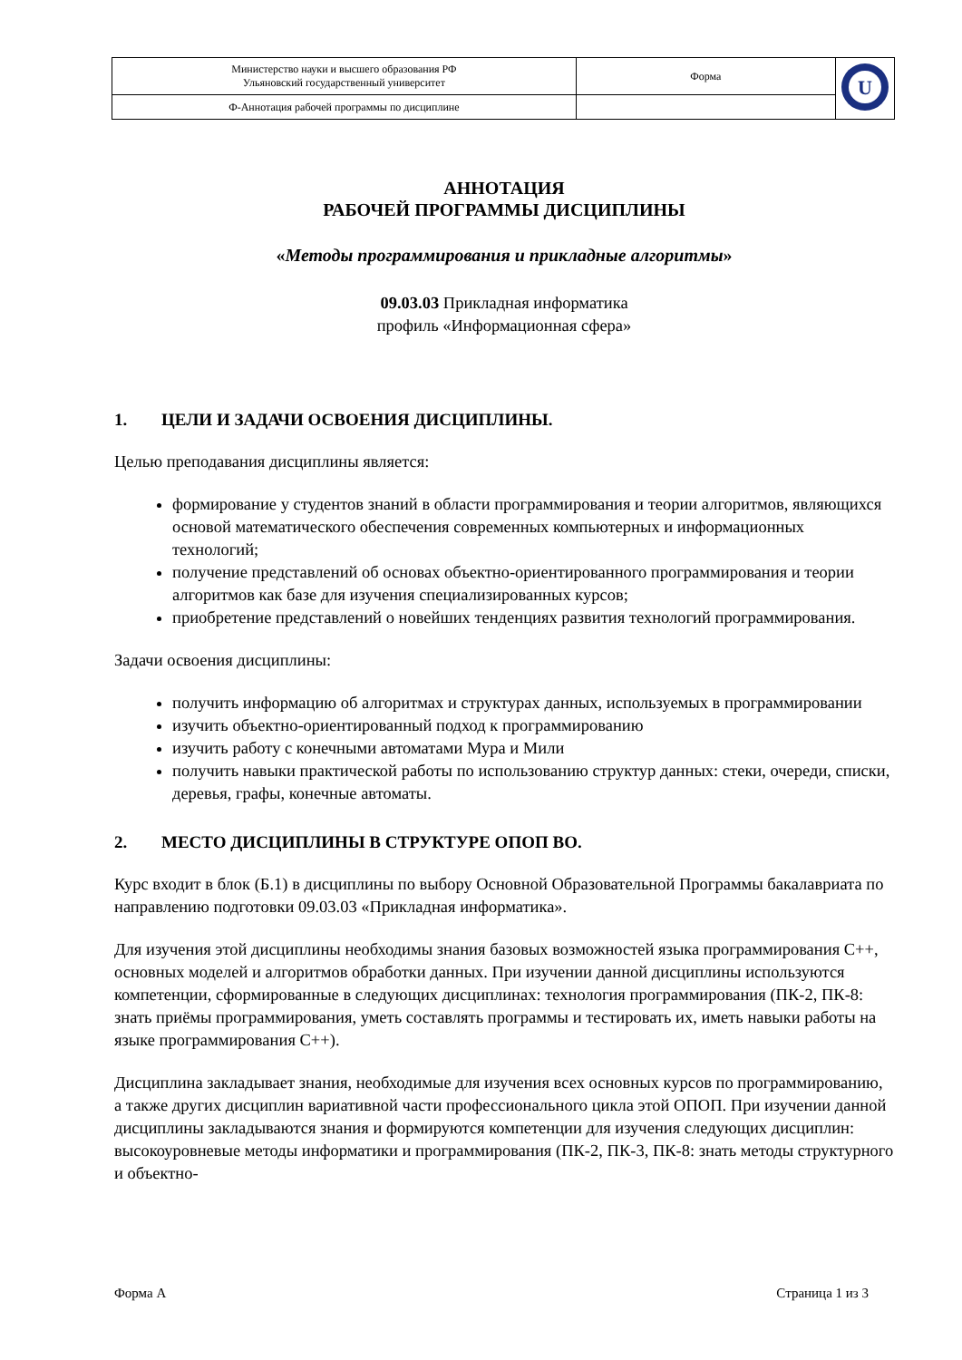| Министерство науки и высшего образования РФ Ульяновский государственный университет | Форма | U |
| Ф-Аннотация рабочей программы по дисциплине | | |
АННОТАЦИЯ
РАБОЧЕЙ ПРОГРАММЫ ДИСЦИПЛИНЫ
«Методы программирования и прикладные алгоритмы»
09.03.03 Прикладная информатика
профиль «Информационная сфера»
1. ЦЕЛИ И ЗАДАЧИ ОСВОЕНИЯ ДИСЦИПЛИНЫ.
Целью преподавания дисциплины является:
формирование у студентов знаний в области программирования и теории алгоритмов, являющихся основой математического обеспечения современных компьютерных и информационных технологий;
получение представлений об основах объектно-ориентированного программирования и теории алгоритмов как базе для изучения специализированных курсов;
приобретение представлений о новейших тенденциях развития технологий программирования.
Задачи освоения дисциплины:
получить информацию об алгоритмах и структурах данных, используемых в программировании
изучить объектно-ориентированный подход к программированию
изучить работу с конечными автоматами Мура и Мили
получить навыки практической работы по использованию структур данных: стеки, очереди, списки, деревья, графы, конечные автоматы.
2. МЕСТО ДИСЦИПЛИНЫ В СТРУКТУРЕ ОПОП ВО.
Курс входит в блок (Б.1) в дисциплины по выбору Основной Образовательной Программы бакалавриата по направлению подготовки 09.03.03 «Прикладная информатика».
Для изучения этой дисциплины необходимы знания базовых возможностей языка программирования С++, основных моделей и алгоритмов обработки данных. При изучении данной дисциплины используются компетенции, сформированные в следующих дисциплинах: технология программирования (ПК-2, ПК-8: знать приёмы программирования, уметь составлять программы и тестировать их, иметь навыки работы на языке программирования С++).
Дисциплина закладывает знания, необходимые для изучения всех основных курсов по программированию, а также других дисциплин вариативной части профессионального цикла этой ОПОП. При изучении данной дисциплины закладываются знания и формируются компетенции для изучения следующих дисциплин: высокоуровневые методы информатики и программирования (ПК-2, ПК-3, ПК-8: знать методы структурного и объектно-
Форма А Страница 1 из 3